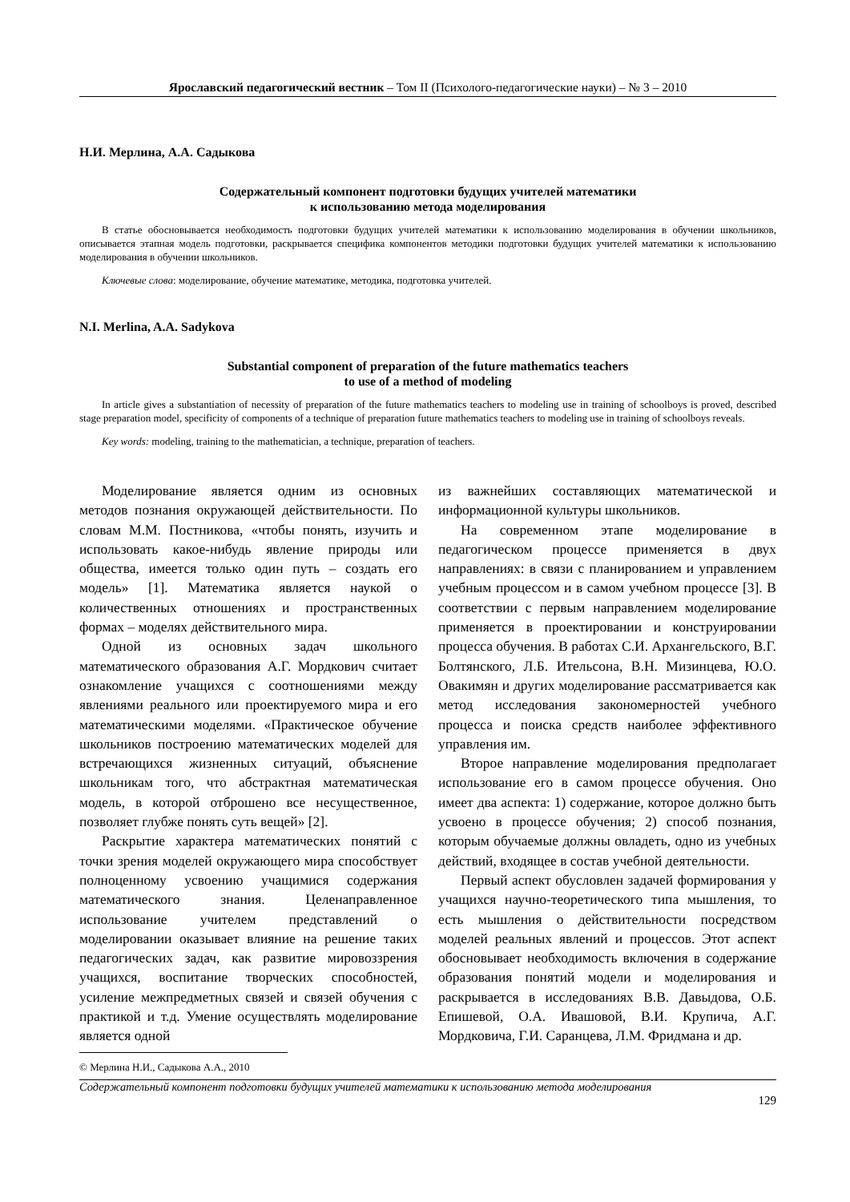Ярославский педагогический вестник – Том II (Психолого-педагогические науки) – № 3 – 2010
Н.И. Мерлина, А.А. Садыкова
Содержательный компонент подготовки будущих учителей математики
к использованию метода моделирования
В статье обосновывается необходимость подготовки будущих учителей математики к использованию моделирования в обучении школьников, описывается этапная модель подготовки, раскрывается специфика компонентов методики подготовки будущих учителей математики к использованию моделирования в обучении школьников.
Ключевые слова: моделирование, обучение математике, методика, подготовка учителей.
N.I. Merlina, A.A. Sadykova
Substantial component of preparation of the future mathematics teachers
to use of a method of modeling
In article gives a substantiation of necessity of preparation of the future mathematics teachers to modeling use in training of schoolboys is proved, described stage preparation model, specificity of components of a technique of preparation future mathematics teachers to modeling use in training of schoolboys reveals.
Key words: modeling, training to the mathematician, a technique, preparation of teachers.
Моделирование является одним из основных методов познания окружающей действительности. По словам М.М. Постникова, «чтобы понять, изучить и использовать какое-нибудь явление природы или общества, имеется только один путь – создать его модель» [1]. Математика является наукой о количественных отношениях и пространственных формах – моделях действительного мира.
Одной из основных задач школьного математического образования А.Г. Мордкович считает ознакомление учащихся с соотношениями между явлениями реального или проектируемого мира и его математическими моделями. «Практическое обучение школьников построению математических моделей для встречающихся жизненных ситуаций, объяснение школьникам того, что абстрактная математическая модель, в которой отброшено все несущественное, позволяет глубже понять суть вещей» [2].
Раскрытие характера математических понятий с точки зрения моделей окружающего мира способствует полноценному усвоению учащимися содержания математического знания. Целенаправленное использование учителем представлений о моделировании оказывает влияние на решение таких педагогических задач, как развитие мировоззрения учащихся, воспитание творческих способностей, усиление межпредметных связей и связей обучения с практикой и т.д. Умение осуществлять моделирование является одной
© Мерлина Н.И., Садыкова А.А., 2010
из важнейших составляющих математической и информационной культуры школьников.
На современном этапе моделирование в педагогическом процессе применяется в двух направлениях: в связи с планированием и управлением учебным процессом и в самом учебном процессе [3]. В соответствии с первым направлением моделирование применяется в проектировании и конструировании процесса обучения. В работах С.И. Архангельского, В.Г. Болтянского, Л.Б. Ительсона, В.Н. Мизинцева, Ю.О. Овакимян и других моделирование рассматривается как метод исследования закономерностей учебного процесса и поиска средств наиболее эффективного управления им.
Второе направление моделирования предполагает использование его в самом процессе обучения. Оно имеет два аспекта: 1) содержание, которое должно быть усвоено в процессе обучения; 2) способ познания, которым обучаемые должны овладеть, одно из учебных действий, входящее в состав учебной деятельности.
Первый аспект обусловлен задачей формирования у учащихся научно-теоретического типа мышления, то есть мышления о действительности посредством моделей реальных явлений и процессов. Этот аспект обосновывает необходимость включения в содержание образования понятий модели и моделирования и раскрывается в исследованиях В.В. Давыдова, О.Б. Епишевой, О.А. Ивашовой, В.И. Крупича, А.Г. Мордковича, Г.И. Саранцева, Л.М. Фридмана и др.
Содержательный компонент подготовки будущих учителей математики к использованию метода моделирования
129